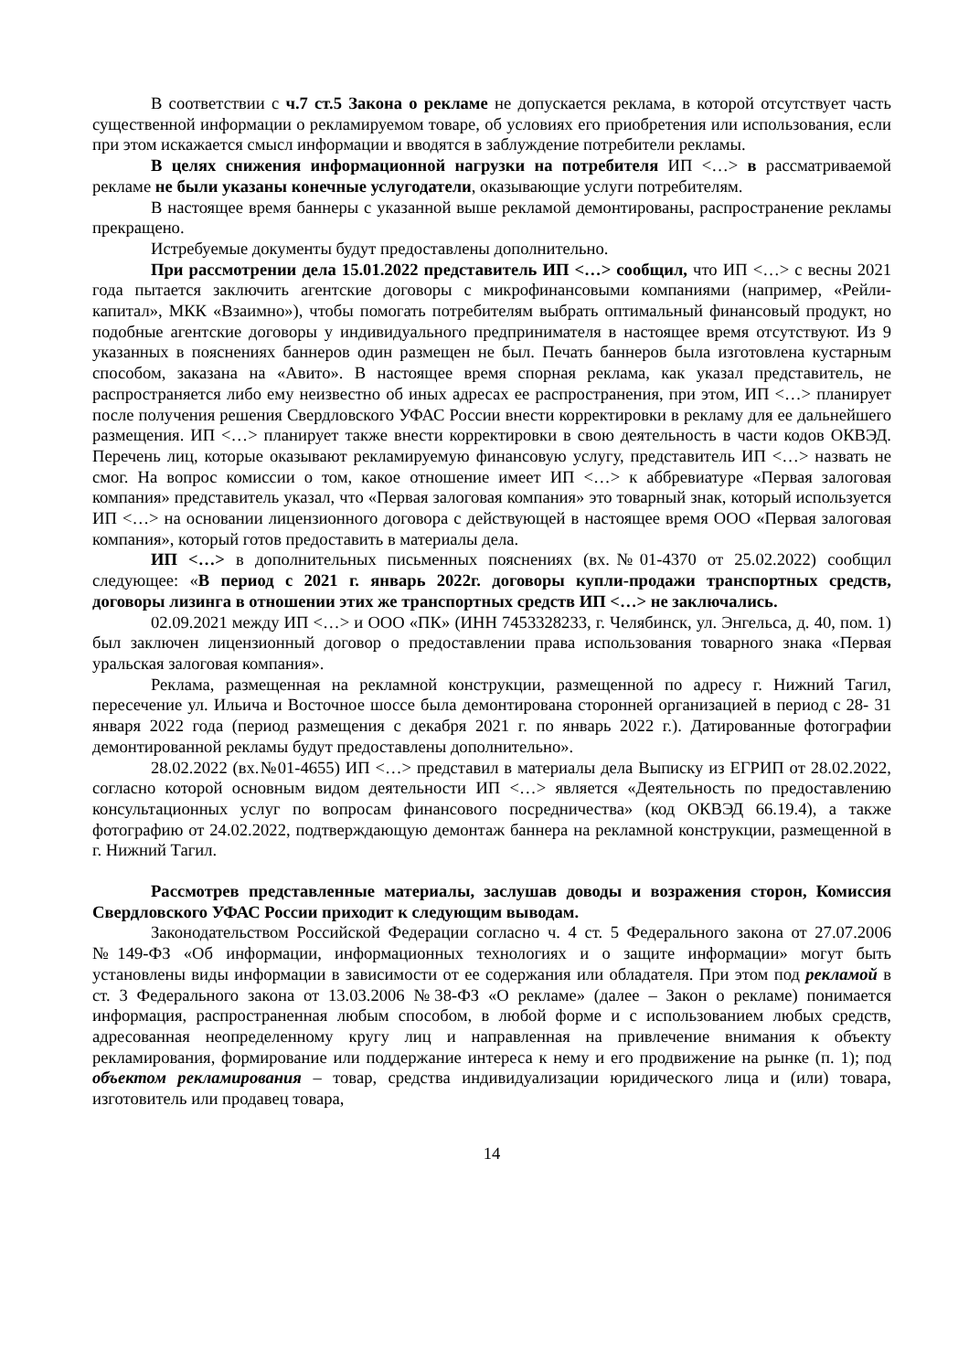В соответствии с ч.7 ст.5 Закона о рекламе не допускается реклама, в которой отсутствует часть существенной информации о рекламируемом товаре, об условиях его приобретения или использования, если при этом искажается смысл информации и вводятся в заблуждение потребители рекламы.
В целях снижения информационной нагрузки на потребителя ИП <…> в рассматриваемой рекламе не были указаны конечные услугодатели, оказывающие услуги потребителям.
В настоящее время баннеры с указанной выше рекламой демонтированы, распространение рекламы прекращено.
Истребуемые документы будут предоставлены дополнительно.
При рассмотрении дела 15.01.2022 представитель ИП <…> сообщил, что ИП <…> с весны 2021 года пытается заключить агентские договоры с микрофинансовыми компаниями (например, «Рейли-капитал», МКК «Взаимно»), чтобы помогать потребителям выбрать оптимальный финансовый продукт, но подобные агентские договоры у индивидуального предпринимателя в настоящее время отсутствуют. Из 9 указанных в пояснениях баннеров один размещен не был. Печать баннеров была изготовлена кустарным способом, заказана на «Авито». В настоящее время спорная реклама, как указал представитель, не распространяется либо ему неизвестно об иных адресах ее распространения, при этом, ИП <…> планирует после получения решения Свердловского УФАС России внести корректировки в рекламу для ее дальнейшего размещения. ИП <…> планирует также внести корректировки в свою деятельность в части кодов ОКВЭД. Перечень лиц, которые оказывают рекламируемую финансовую услугу, представитель ИП <…> назвать не смог. На вопрос комиссии о том, какое отношение имеет ИП <…> к аббревиатуре «Первая залоговая компания» представитель указал, что «Первая залоговая компания» это товарный знак, который используется ИП <…> на основании лицензионного договора с действующей в настоящее время ООО «Первая залоговая компания», который готов предоставить в материалы дела.
ИП <…> в дополнительных письменных пояснениях (вх.№01-4370 от 25.02.2022) сообщил следующее: «В период с 2021 г. январь 2022г. договоры купли-продажи транспортных средств, договоры лизинга в отношении этих же транспортных средств ИП <…> не заключались.
02.09.2021 между ИП <…> и ООО «ПК» (ИНН 7453328233, г. Челябинск, ул. Энгельса, д. 40, пом. 1) был заключен лицензионный договор о предоставлении права использования товарного знака «Первая уральская залоговая компания».
Реклама, размещенная на рекламной конструкции, размещенной по адресу г. Нижний Тагил, пересечение ул. Ильича и Восточное шоссе была демонтирована сторонней организацией в период с 28- 31 января 2022 года (период размещения с декабря 2021 г. по январь 2022 г.). Датированные фотографии демонтированной рекламы будут предоставлены дополнительно».
28.02.2022 (вх.№01-4655) ИП <…> представил в материалы дела Выписку из ЕГРИП от 28.02.2022, согласно которой основным видом деятельности ИП <…> является «Деятельность по предоставлению консультационных услуг по вопросам финансового посредничества» (код ОКВЭД 66.19.4), а также фотографию от 24.02.2022, подтверждающую демонтаж баннера на рекламной конструкции, размещенной в г. Нижний Тагил.
Рассмотрев представленные материалы, заслушав доводы и возражения сторон, Комиссия Свердловского УФАС России приходит к следующим выводам.
Законодательством Российской Федерации согласно ч. 4 ст. 5 Федерального закона от 27.07.2006 №149-ФЗ «Об информации, информационных технологиях и о защите информации» могут быть установлены виды информации в зависимости от ее содержания или обладателя. При этом под рекламой в ст. 3 Федерального закона от 13.03.2006 №38-ФЗ «О рекламе» (далее – Закон о рекламе) понимается информация, распространенная любым способом, в любой форме и с использованием любых средств, адресованная неопределенному кругу лиц и направленная на привлечение внимания к объекту рекламирования, формирование или поддержание интереса к нему и его продвижение на рынке (п. 1); под объектом рекламирования – товар, средства индивидуализации юридического лица и (или) товара, изготовитель или продавец товара,
14